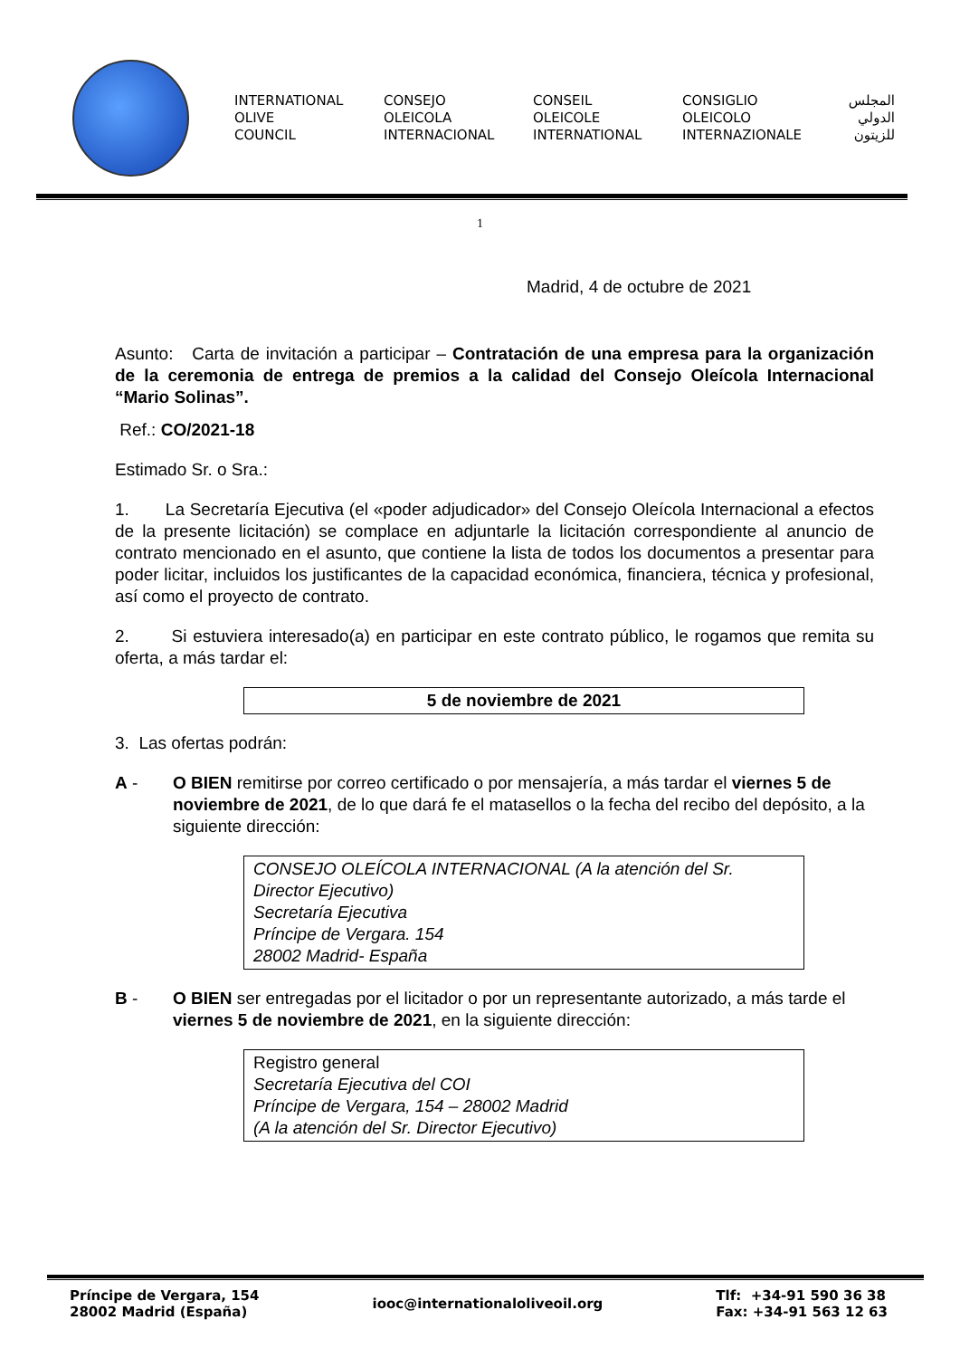INTERNATIONAL
OLIVE
COUNCIL
CONSEJO
OLEICOLA
INTERNACIONAL
CONSEIL
OLEICOLE
INTERNATIONAL
CONSIGLIO
OLEICOLO
INTERNAZIONALE
المجلس
الدولي
للزيتون
1
Madrid, 4 de octubre de 2021
Asunto: Carta de invitación a participar – Contratación de una empresa para la organización de la ceremonia de entrega de premios a la calidad del Consejo Oleícola Internacional “Mario Solinas”.
Ref.: CO/2021-18
Estimado Sr. o Sra.:
1. La Secretaría Ejecutiva (el «poder adjudicador» del Consejo Oleícola Internacional a efectos de la presente licitación) se complace en adjuntarle la licitación correspondiente al anuncio de contrato mencionado en el asunto, que contiene la lista de todos los documentos a presentar para poder licitar, incluidos los justificantes de la capacidad económica, financiera, técnica y profesional, así como el proyecto de contrato.
2. Si estuviera interesado(a) en participar en este contrato público, le rogamos que remita su oferta, a más tardar el:
5 de noviembre de 2021
3. Las ofertas podrán:
A - O BIEN remitirse por correo certificado o por mensajería, a más tardar el viernes 5 de noviembre de 2021, de lo que dará fe el matasellos o la fecha del recibo del depósito, a la siguiente dirección:
CONSEJO OLEÍCOLA INTERNACIONAL (A la atención del Sr. Director Ejecutivo)
Secretaría Ejecutiva
Príncipe de Vergara. 154
28002 Madrid- España
B - O BIEN ser entregadas por el licitador o por un representante autorizado, a más tarde el viernes 5 de noviembre de 2021, en la siguiente dirección:
Registro general
Secretaría Ejecutiva del COI
Príncipe de Vergara, 154 – 28002 Madrid
(A la atención del Sr. Director Ejecutivo)
Príncipe de Vergara, 154
28002 Madrid (España)
iooc@internationaloliveoil.org
Tlf: +34-91 590 36 38
Fax: +34-91 563 12 63